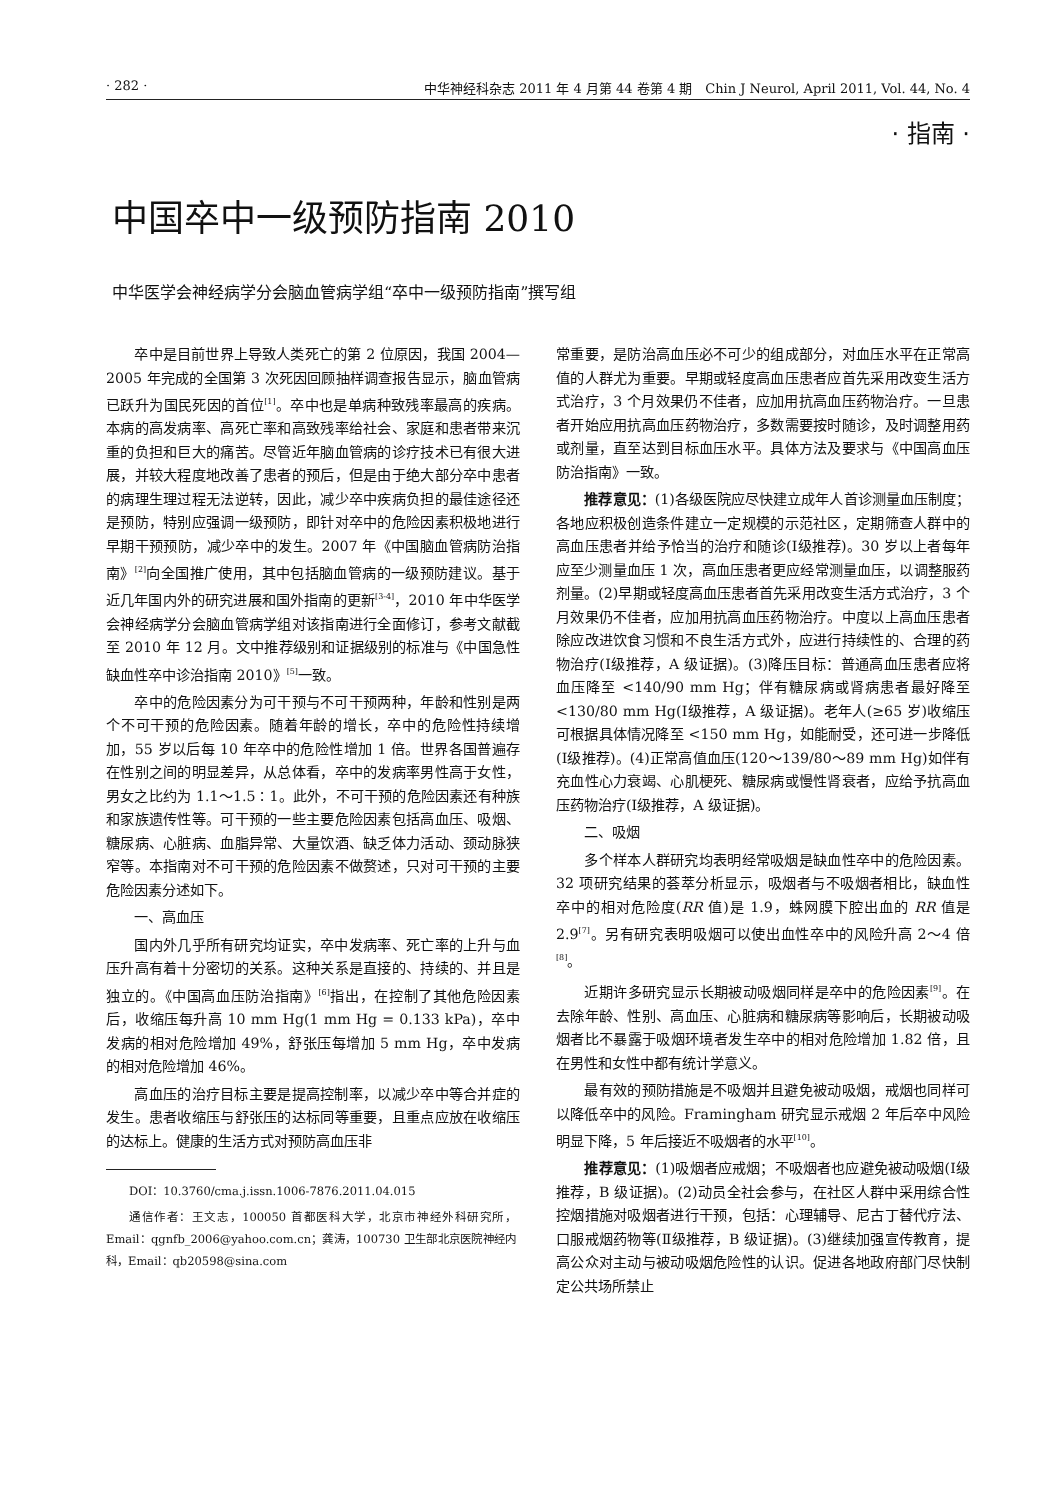· 282 · 中华神经科杂志 2011 年 4 月第 44 卷第 4 期　Chin J Neurol, April 2011, Vol. 44, No. 4
· 指南 ·
中国卒中一级预防指南 2010
中华医学会神经病学分会脑血管病学组“卒中一级预防指南”撰写组
卒中是目前世界上导致人类死亡的第 2 位原因，我国 2004—2005 年完成的全国第 3 次死因回顾抽样调查报告显示，脑血管病已跃升为国民死因的首位<sup>[1]</sup>。卒中也是单病种致残率最高的疾病。本病的高发病率、高死亡率和高致残率给社会、家庭和患者带来沉重的负担和巨大的痛苦。尽管近年脑血管病的诊疗技术已有很大进展，并较大程度地改善了患者的预后，但是由于绝大部分卒中患者的病理生理过程无法逆转，因此，减少卒中疾病负担的最佳途径还是预防，特别应强调一级预防，即针对卒中的危险因素积极地进行早期干预预防，减少卒中的发生。2007 年《中国脑血管病防治指南》<sup>[2]</sup>向全国推广使用，其中包括脑血管病的一级预防建议。基于近几年国内外的研究进展和国外指南的更新<sup>[3-4]</sup>，2010 年中华医学会神经病学分会脑血管病学组对该指南进行全面修订，参考文献截至 2010 年 12 月。文中推荐级别和证据级别的标准与《中国急性缺血性卒中诊治指南 2010》<sup>[5]</sup>一致。
卒中的危险因素分为可干预与不可干预两种，年龄和性别是两个不可干预的危险因素。随着年龄的增长，卒中的危险性持续增加，55 岁以后每 10 年卒中的危险性增加 1 倍。世界各国普遍存在性别之间的明显差异，从总体看，卒中的发病率男性高于女性，男女之比约为 1.1～1.5∶1。此外，不可干预的危险因素还有种族和家族遗传性等。可干预的一些主要危险因素包括高血压、吸烟、糖尿病、心脏病、血脂异常、大量饮酒、缺乏体力活动、颈动脉狭窄等。本指南对不可干预的危险因素不做赘述，只对可干预的主要危险因素分述如下。
一、高血压
国内外几乎所有研究均证实，卒中发病率、死亡率的上升与血压升高有着十分密切的关系。这种关系是直接的、持续的、并且是独立的。《中国高血压防治指南》<sup>[6]</sup>指出，在控制了其他危险因素后，收缩压每升高 10 mm Hg(1 mm Hg = 0.133 kPa)，卒中发病的相对危险增加 49%，舒张压每增加 5 mm Hg，卒中发病的相对危险增加 46%。
高血压的治疗目标主要是提高控制率，以减少卒中等合并症的发生。患者收缩压与舒张压的达标同等重要，且重点应放在收缩压的达标上。健康的生活方式对预防高血压非
DOI：10.3760/cma.j.issn.1006-7876.2011.04.015
通信作者：王文志，100050 首都医科大学，北京市神经外科研究所，Email：qgnfb_2006@yahoo.com.cn；龚涛，100730 卫生部北京医院神经内科，Email：qb20598@sina.com
常重要，是防治高血压必不可少的组成部分，对血压水平在正常高值的人群尤为重要。早期或轻度高血压患者应首先采用改变生活方式治疗，3 个月效果仍不佳者，应加用抗高血压药物治疗。一旦患者开始应用抗高血压药物治疗，多数需要按时随诊，及时调整用药或剂量，直至达到目标血压水平。具体方法及要求与《中国高血压防治指南》一致。
推荐意见：(1)各级医院应尽快建立成年人首诊测量血压制度；各地应积极创造条件建立一定规模的示范社区，定期筛查人群中的高血压患者并给予恰当的治疗和随诊(Ⅰ级推荐)。30 岁以上者每年应至少测量血压 1 次，高血压患者更应经常测量血压，以调整服药剂量。(2)早期或轻度高血压患者首先采用改变生活方式治疗，3 个月效果仍不佳者，应加用抗高血压药物治疗。中度以上高血压患者除应改进饮食习惯和不良生活方式外，应进行持续性的、合理的药物治疗(Ⅰ级推荐，A 级证据)。(3)降压目标：普通高血压患者应将血压降至 <140/90 mm Hg；伴有糖尿病或肾病患者最好降至 <130/80 mm Hg(Ⅰ级推荐，A 级证据)。老年人(≥65 岁)收缩压可根据具体情况降至 <150 mm Hg，如能耐受，还可进一步降低(Ⅰ级推荐)。(4)正常高值血压(120～139/80～89 mm Hg)如伴有充血性心力衰竭、心肌梗死、糖尿病或慢性肾衰者，应给予抗高血压药物治疗(Ⅰ级推荐，A 级证据)。
二、吸烟
多个样本人群研究均表明经常吸烟是缺血性卒中的危险因素。32 项研究结果的荟萃分析显示，吸烟者与不吸烟者相比，缺血性卒中的相对危险度(RR 值)是 1.9，蛛网膜下腔出血的 RR 值是 2.9<sup>[7]</sup>。另有研究表明吸烟可以使出血性卒中的风险升高 2～4 倍<sup>[8]</sup>。
近期许多研究显示长期被动吸烟同样是卒中的危险因素<sup>[9]</sup>。在去除年龄、性别、高血压、心脏病和糖尿病等影响后，长期被动吸烟者比不暴露于吸烟环境者发生卒中的相对危险增加 1.82 倍，且在男性和女性中都有统计学意义。
最有效的预防措施是不吸烟并且避免被动吸烟，戒烟也同样可以降低卒中的风险。Framingham 研究显示戒烟 2 年后卒中风险明显下降，5 年后接近不吸烟者的水平<sup>[10]</sup>。
推荐意见：(1)吸烟者应戒烟；不吸烟者也应避免被动吸烟(Ⅰ级推荐，B 级证据)。(2)动员全社会参与，在社区人群中采用综合性控烟措施对吸烟者进行干预，包括：心理辅导、尼古丁替代疗法、口服戒烟药物等(Ⅱ级推荐，B 级证据)。(3)继续加强宣传教育，提高公众对主动与被动吸烟危险性的认识。促进各地政府部门尽快制定公共场所禁止